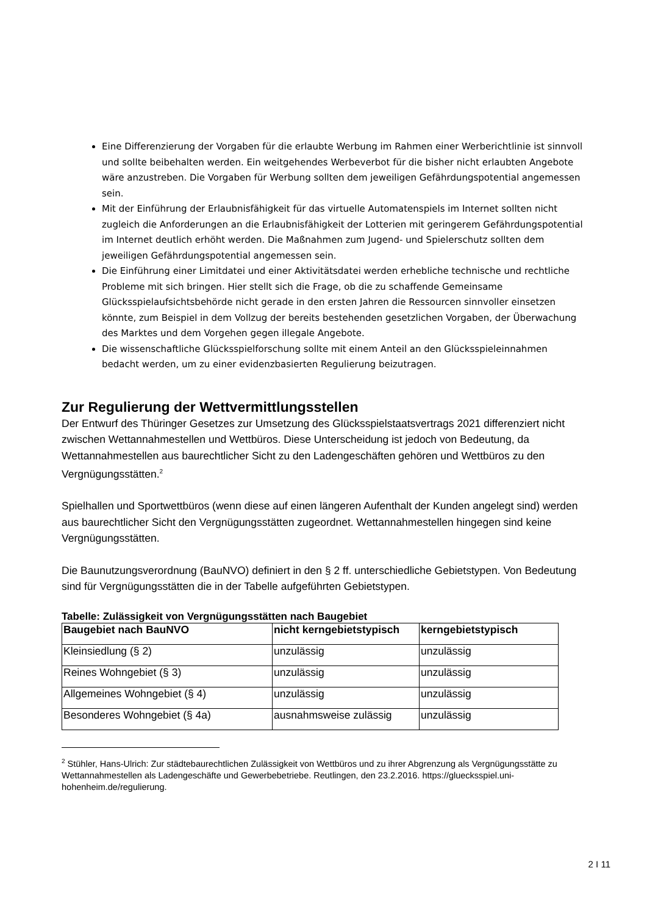Eine Differenzierung der Vorgaben für die erlaubte Werbung im Rahmen einer Werberichtlinie ist sinnvoll und sollte beibehalten werden. Ein weitgehendes Werbeverbot für die bisher nicht erlaubten Angebote wäre anzustreben. Die Vorgaben für Werbung sollten dem jeweiligen Gefährdungspotential angemessen sein.
Mit der Einführung der Erlaubnisfähigkeit für das virtuelle Automatenspiels im Internet sollten nicht zugleich die Anforderungen an die Erlaubnisfähigkeit der Lotterien mit geringerem Gefährdungspotential im Internet deutlich erhöht werden. Die Maßnahmen zum Jugend- und Spielerschutz sollten dem jeweiligen Gefährdungspotential angemessen sein.
Die Einführung einer Limitdatei und einer Aktivitätsdatei werden erhebliche technische und rechtliche Probleme mit sich bringen. Hier stellt sich die Frage, ob die zu schaffende Gemeinsame Glücksspielaufsichtsbehörde nicht gerade in den ersten Jahren die Ressourcen sinnvoller einsetzen könnte, zum Beispiel in dem Vollzug der bereits bestehenden gesetzlichen Vorgaben, der Überwachung des Marktes und dem Vorgehen gegen illegale Angebote.
Die wissenschaftliche Glücksspielforschung sollte mit einem Anteil an den Glücksspieleinnahmen bedacht werden, um zu einer evidenzbasierten Regulierung beizutragen.
Zur Regulierung der Wettvermittlungsstellen
Der Entwurf des Thüringer Gesetzes zur Umsetzung des Glücksspielstaatsvertrags 2021 differenziert nicht zwischen Wettannahmestellen und Wettbüros. Diese Unterscheidung ist jedoch von Bedeutung, da Wettannahmestellen aus baurechtlicher Sicht zu den Ladengeschäften gehören und Wettbüros zu den Vergnügungsstätten.<sup>2</sup>
Spielhallen und Sportwettbüros (wenn diese auf einen längeren Aufenthalt der Kunden angelegt sind) werden aus baurechtlicher Sicht den Vergnügungsstätten zugeordnet. Wettannahmestellen hingegen sind keine Vergnügungsstätten.
Die Baunutzungsverordnung (BauNVO) definiert in den § 2 ff. unterschiedliche Gebietstypen. Von Bedeutung sind für Vergnügungsstätten die in der Tabelle aufgeführten Gebietstypen.
Tabelle: Zulässigkeit von Vergnügungsstätten nach Baugebiet
| Baugebiet nach BauNVO | nicht kerngebietstypisch | kerngebietstypisch |
| --- | --- | --- |
| Kleinsiedlung (§ 2) | unzulässig | unzulässig |
| Reines Wohngebiet (§ 3) | unzulässig | unzulässig |
| Allgemeines Wohngebiet (§ 4) | unzulässig | unzulässig |
| Besonderes Wohngebiet (§ 4a) | ausnahmsweise zulässig | unzulässig |
<sup>2</sup> Stühler, Hans-Ulrich: Zur städtebaurechtlichen Zulässigkeit von Wettbüros und zu ihrer Abgrenzung als Vergnügungsstätte zu Wettannahmestellen als Ladengeschäfte und Gewerbebetriebe. Reutlingen, den 23.2.2016. https://gluecksspiel.uni-hohenheim.de/regulierung.
2 I 11